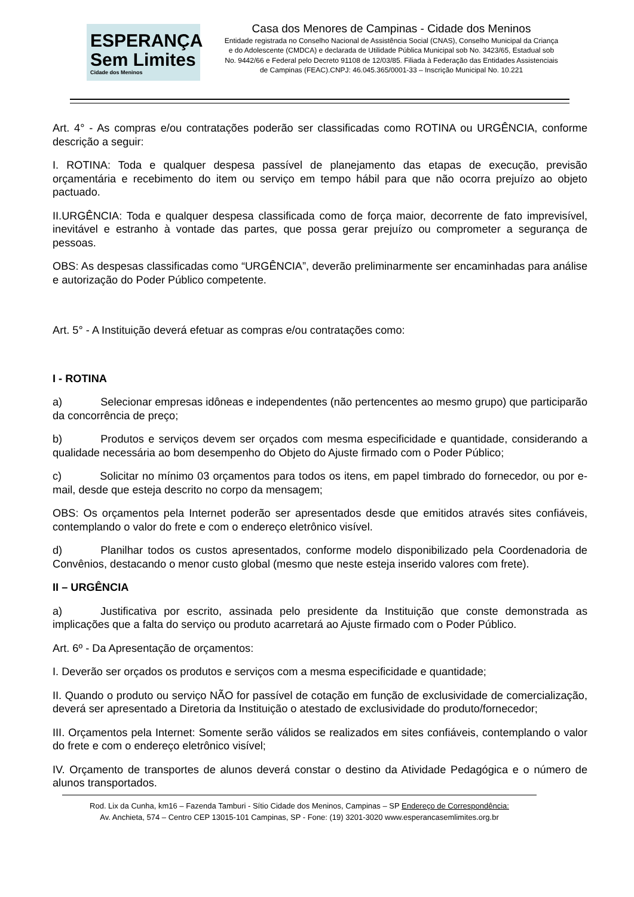ESPERANÇA
Sem Limites
Cidade dos Meninos
Casa dos Menores de Campinas - Cidade dos Meninos
Entidade registrada no Conselho Nacional de Assistência Social (CNAS), Conselho Municipal da Criança e do Adolescente (CMDCA) e declarada de Utilidade Pública Municipal sob No. 3423/65, Estadual sob No. 9442/66 e Federal pelo Decreto 91108 de 12/03/85. Filiada à Federação das Entidades Assistenciais de Campinas (FEAC).CNPJ: 46.045.365/0001-33 – Inscrição Municipal No. 10.221
Art. 4° - As compras e/ou contratações poderão ser classificadas como ROTINA ou URGÊNCIA, conforme descrição a seguir:
I. ROTINA: Toda e qualquer despesa passível de planejamento das etapas de execução, previsão orçamentária e recebimento do item ou serviço em tempo hábil para que não ocorra prejuízo ao objeto pactuado.
II.URGÊNCIA: Toda e qualquer despesa classificada como de força maior, decorrente de fato imprevisível, inevitável e estranho à vontade das partes, que possa gerar prejuízo ou comprometer a segurança de pessoas.
OBS: As despesas classificadas como “URGÊNCIA”, deverão preliminarmente ser encaminhadas para análise e autorização do Poder Público competente.
Art. 5° - A Instituição deverá efetuar as compras e/ou contratações como:
I - ROTINA
a) Selecionar empresas idôneas e independentes (não pertencentes ao mesmo grupo) que participarão da concorrência de preço;
b) Produtos e serviços devem ser orçados com mesma especificidade e quantidade, considerando a qualidade necessária ao bom desempenho do Objeto do Ajuste firmado com o Poder Público;
c) Solicitar no mínimo 03 orçamentos para todos os itens, em papel timbrado do fornecedor, ou por e-mail, desde que esteja descrito no corpo da mensagem;
OBS: Os orçamentos pela Internet poderão ser apresentados desde que emitidos através sites confiáveis, contemplando o valor do frete e com o endereço eletrônico visível.
d) Planilhar todos os custos apresentados, conforme modelo disponibilizado pela Coordenadoria de Convênios, destacando o menor custo global (mesmo que neste esteja inserido valores com frete).
II – URGÊNCIA
a) Justificativa por escrito, assinada pelo presidente da Instituição que conste demonstrada as implicações que a falta do serviço ou produto acarretará ao Ajuste firmado com o Poder Público.
Art. 6º - Da Apresentação de orçamentos:
I. Deverão ser orçados os produtos e serviços com a mesma especificidade e quantidade;
II. Quando o produto ou serviço NÃO for passível de cotação em função de exclusividade de comercialização, deverá ser apresentado a Diretoria da Instituição o atestado de exclusividade do produto/fornecedor;
III. Orçamentos pela Internet: Somente serão válidos se realizados em sites confiáveis, contemplando o valor do frete e com o endereço eletrônico visível;
IV. Orçamento de transportes de alunos deverá constar o destino da Atividade Pedagógica e o número de alunos transportados.
Rod. Lix da Cunha, km16 – Fazenda Tamburi - Sítio Cidade dos Meninos, Campinas – SP Endereço de Correspondência:
Av. Anchieta, 574 – Centro CEP 13015-101 Campinas, SP - Fone: (19) 3201-3020 www.esperancasemlimites.org.br